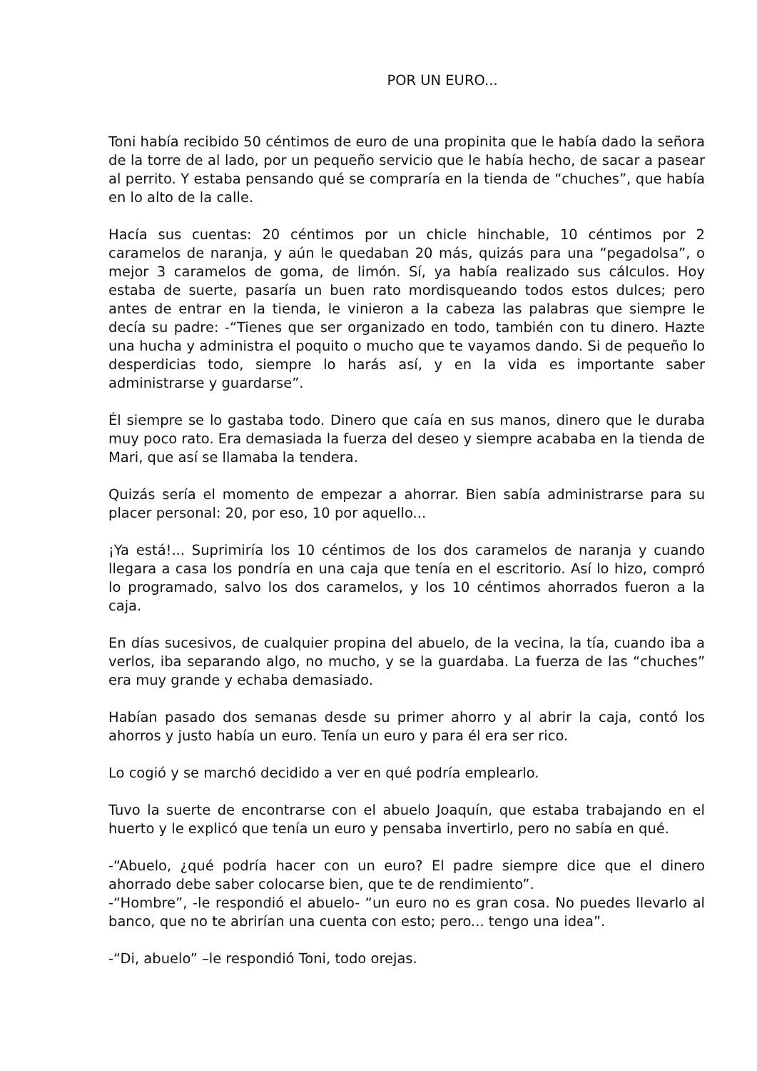POR UN EURO...
Toni había recibido 50 céntimos de euro de una propinita que le había dado la señora de la torre de al lado, por un pequeño servicio que le había hecho, de sacar a pasear al perrito. Y estaba pensando qué se compraría en la tienda de “chuches”, que había en lo alto de la calle.
Hacía sus cuentas: 20 céntimos por un chicle hinchable, 10 céntimos por 2 caramelos de naranja, y aún le quedaban 20 más, quizás para una “pegadolsa”, o mejor 3 caramelos de goma, de limón. Sí, ya había realizado sus cálculos. Hoy estaba de suerte, pasaría un buen rato mordisqueando todos estos dulces; pero antes de entrar en la tienda, le vinieron a la cabeza las palabras que siempre le decía su padre: -“Tienes que ser organizado en todo, también con tu dinero. Hazte una hucha y administra el poquito o mucho que te vayamos dando. Si de pequeño lo desperdicias todo, siempre lo harás así, y en la vida es importante saber administrarse y guardarse”.
Él siempre se lo gastaba todo. Dinero que caía en sus manos, dinero que le duraba muy poco rato. Era demasiada la fuerza del deseo y siempre acababa en la tienda de Mari, que así se llamaba la tendera.
Quizás sería el momento de empezar a ahorrar. Bien sabía administrarse para su placer personal: 20, por eso, 10 por aquello...
¡Ya está!... Suprimiría los 10 céntimos de los dos caramelos de naranja y cuando llegara a casa los pondría en una caja que tenía en el escritorio. Así lo hizo, compró lo programado, salvo los dos caramelos, y los 10 céntimos ahorrados fueron a la caja.
En días sucesivos, de cualquier propina del abuelo, de la vecina, la tía, cuando iba a verlos, iba separando algo, no mucho, y se la guardaba. La fuerza de las “chuches” era muy grande y echaba demasiado.
Habían pasado dos semanas desde su primer ahorro y al abrir la caja, contó los ahorros y justo había un euro. Tenía un euro y para él era ser rico.
Lo cogió y se marchó decidido a ver en qué podría emplearlo.
Tuvo la suerte de encontrarse con el abuelo Joaquín, que estaba trabajando en el huerto y le explicó que tenía un euro y pensaba invertirlo, pero no sabía en qué.
-“Abuelo, ¿qué podría hacer con un euro? El padre siempre dice que el dinero ahorrado debe saber colocarse bien, que te de rendimiento”.
-“Hombre”, -le respondió el abuelo- “un euro no es gran cosa. No puedes llevarlo al banco, que no te abrirían una cuenta con esto; pero... tengo una idea”.
-“Di, abuelo” –le respondió Toni, todo orejas.